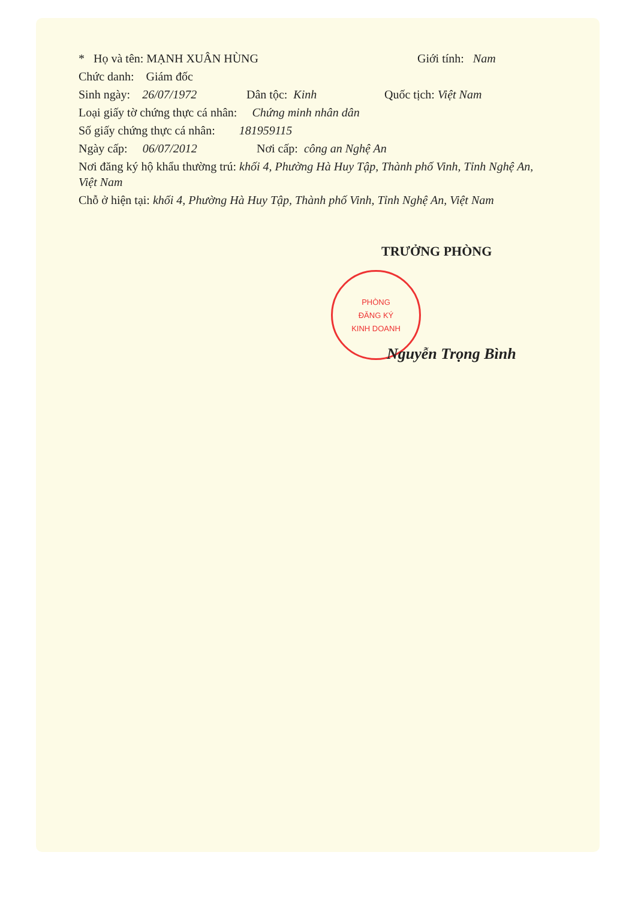* Họ và tên: MẠNH XUÂN HÙNG Giới tính: Nam
Chức danh: Giám đốc
Sinh ngày: 26/07/1972 Dân tộc: Kinh Quốc tịch: Việt Nam
Loại giấy tờ chứng thực cá nhân: Chứng minh nhân dân
Số giấy chứng thực cá nhân: 181959115
Ngày cấp: 06/07/2012 Nơi cấp: công an Nghệ An
Nơi đăng ký hộ khẩu thường trú: khối 4, Phường Hà Huy Tập, Thành phố Vinh, Tỉnh Nghệ An, Việt Nam
Chỗ ở hiện tại: khối 4, Phường Hà Huy Tập, Thành phố Vinh, Tỉnh Nghệ An, Việt Nam
TRƯỞNG PHÒNG
PHÒNG
ĐĂNG KÝ
KINH DOANH
Nguyễn Trọng Bình